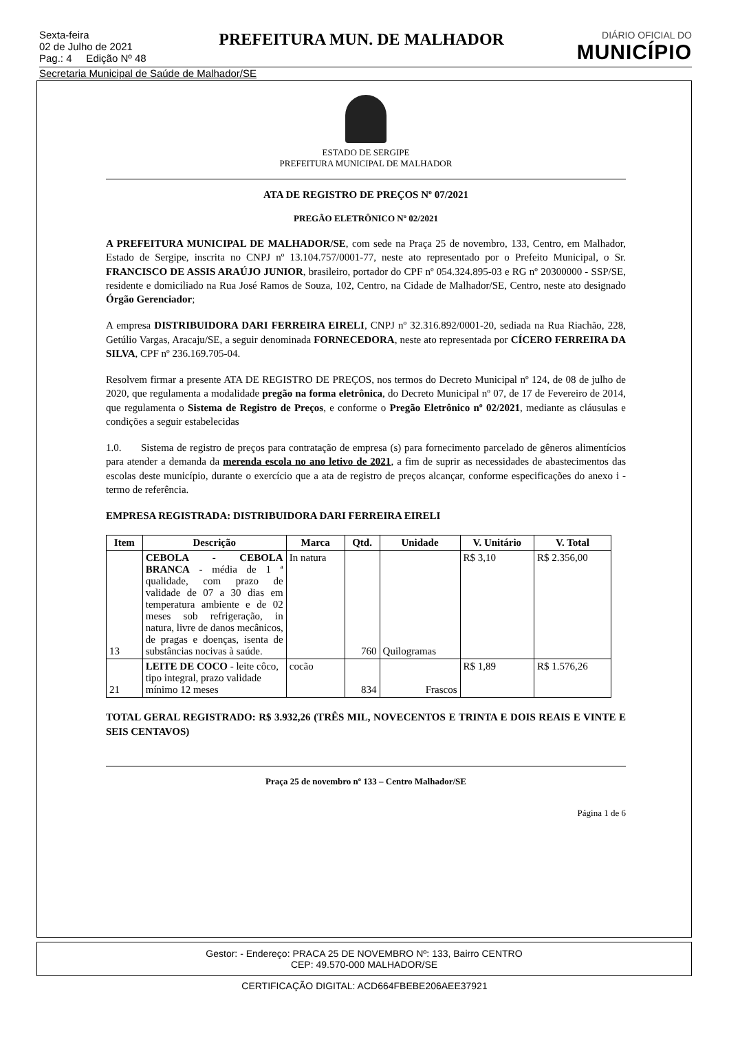Sexta-feira
02 de Julho de 2021
Pag.: 4 Edição Nº 48
PREFEITURA MUN. DE MALHADOR
DIÁRIO OFICIAL DO
MUNICÍPIO
Secretaria Municipal de Saúde de Malhador/SE
ESTADO DE SERGIPE
PREFEITURA MUNICIPAL DE MALHADOR
ATA DE REGISTRO DE PREÇOS Nº 07/2021
PREGÃO ELETRÔNICO Nº 02/2021
A PREFEITURA MUNICIPAL DE MALHADOR/SE, com sede na Praça 25 de novembro, 133, Centro, em Malhador, Estado de Sergipe, inscrita no CNPJ nº 13.104.757/0001-77, neste ato representado por o Prefeito Municipal, o Sr. FRANCISCO DE ASSIS ARAÚJO JUNIOR, brasileiro, portador do CPF nº 054.324.895-03 e RG nº 20300000 - SSP/SE, residente e domiciliado na Rua José Ramos de Souza, 102, Centro, na Cidade de Malhador/SE, Centro, neste ato designado Órgão Gerenciador;
A empresa DISTRIBUIDORA DARI FERREIRA EIRELI, CNPJ nº 32.316.892/0001-20, sediada na Rua Riachão, 228, Getúlio Vargas, Aracaju/SE, a seguir denominada FORNECEDORA, neste ato representada por CÍCERO FERREIRA DA SILVA, CPF nº 236.169.705-04.
Resolvem firmar a presente ATA DE REGISTRO DE PREÇOS, nos termos do Decreto Municipal nº 124, de 08 de julho de 2020, que regulamenta a modalidade pregão na forma eletrônica, do Decreto Municipal nº 07, de 17 de Fevereiro de 2014, que regulamenta o Sistema de Registro de Preços, e conforme o Pregão Eletrônico nº 02/2021, mediante as cláusulas e condições a seguir estabelecidas
1.0. Sistema de registro de preços para contratação de empresa (s) para fornecimento parcelado de gêneros alimentícios para atender a demanda da merenda escola no ano letivo de 2021, a fim de suprir as necessidades de abastecimentos das escolas deste município, durante o exercício que a ata de registro de preços alcançar, conforme especificações do anexo i - termo de referência.
EMPRESA REGISTRADA: DISTRIBUIDORA DARI FERREIRA EIRELI
| Item | Descrição | Marca | Qtd. | Unidade | V. Unitário | V. Total |
| --- | --- | --- | --- | --- | --- | --- |
| 13 | CEBOLA - CEBOLA BRANCA - média de 1 ª qualidade, com prazo de validade de 07 a 30 dias em temperatura ambiente e de 02 meses sob refrigeração, in natura, livre de danos mecânicos, de pragas e doenças, isenta de substâncias nocivas à saúde. | In natura | 760 | Quilogramas | R$ 3,10 | R$ 2.356,00 |
| 21 | LEITE DE COCO - leite côco, tipo integral, prazo validade mínimo 12 meses | cocão | 834 | Frascos | R$ 1,89 | R$ 1.576,26 |
TOTAL GERAL REGISTRADO: R$ 3.932,26 (TRÊS MIL, NOVECENTOS E TRINTA E DOIS REAIS E VINTE E SEIS CENTAVOS)
Praça 25 de novembro nº 133 – Centro Malhador/SE
Página 1 de 6
Gestor: - Endereço: PRACA 25 DE NOVEMBRO Nº: 133, Bairro CENTRO
CEP: 49.570-000 MALHADOR/SE
CERTIFICAÇÃO DIGITAL: ACD664FBEBE206AEE37921